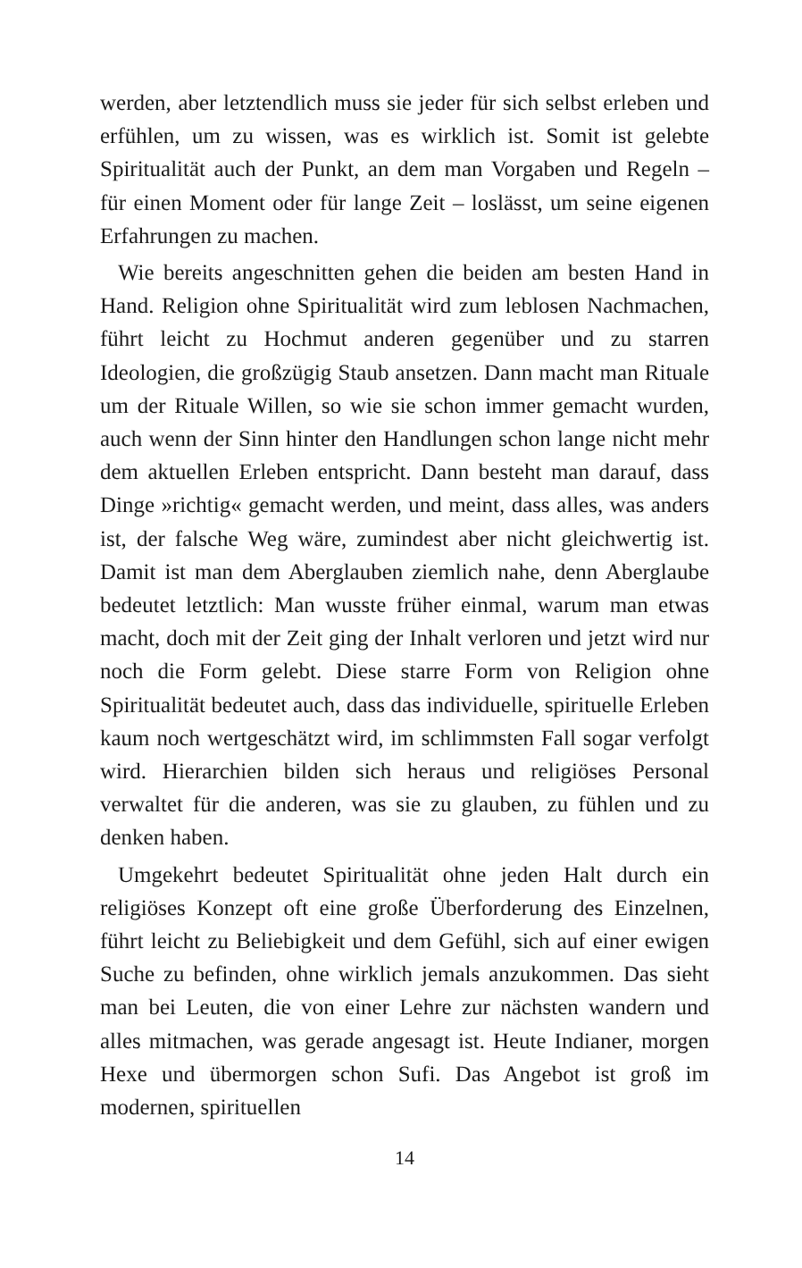werden, aber letztendlich muss sie jeder für sich selbst erleben und erfühlen, um zu wissen, was es wirklich ist. Somit ist gelebte Spiritualität auch der Punkt, an dem man Vorgaben und Regeln – für einen Moment oder für lange Zeit – loslässt, um seine eigenen Erfahrungen zu machen.
Wie bereits angeschnitten gehen die beiden am besten Hand in Hand. Religion ohne Spiritualität wird zum leblosen Nachmachen, führt leicht zu Hochmut anderen gegenüber und zu starren Ideologien, die großzügig Staub ansetzen. Dann macht man Rituale um der Rituale Willen, so wie sie schon immer gemacht wurden, auch wenn der Sinn hinter den Handlungen schon lange nicht mehr dem aktuellen Erleben entspricht. Dann besteht man darauf, dass Dinge »richtig« gemacht werden, und meint, dass alles, was anders ist, der falsche Weg wäre, zumindest aber nicht gleichwertig ist. Damit ist man dem Aberglauben ziemlich nahe, denn Aberglaube bedeutet letztlich: Man wusste früher einmal, warum man etwas macht, doch mit der Zeit ging der Inhalt verloren und jetzt wird nur noch die Form gelebt. Diese starre Form von Religion ohne Spiritualität bedeutet auch, dass das individuelle, spirituelle Erleben kaum noch wertgeschätzt wird, im schlimmsten Fall sogar verfolgt wird. Hierarchien bilden sich heraus und religiöses Personal verwaltet für die anderen, was sie zu glauben, zu fühlen und zu denken haben.
Umgekehrt bedeutet Spiritualität ohne jeden Halt durch ein religiöses Konzept oft eine große Überforderung des Einzelnen, führt leicht zu Beliebigkeit und dem Gefühl, sich auf einer ewigen Suche zu befinden, ohne wirklich jemals anzukommen. Das sieht man bei Leuten, die von einer Lehre zur nächsten wandern und alles mitmachen, was gerade angesagt ist. Heute Indianer, morgen Hexe und übermorgen schon Sufi. Das Angebot ist groß im modernen, spirituellen
14